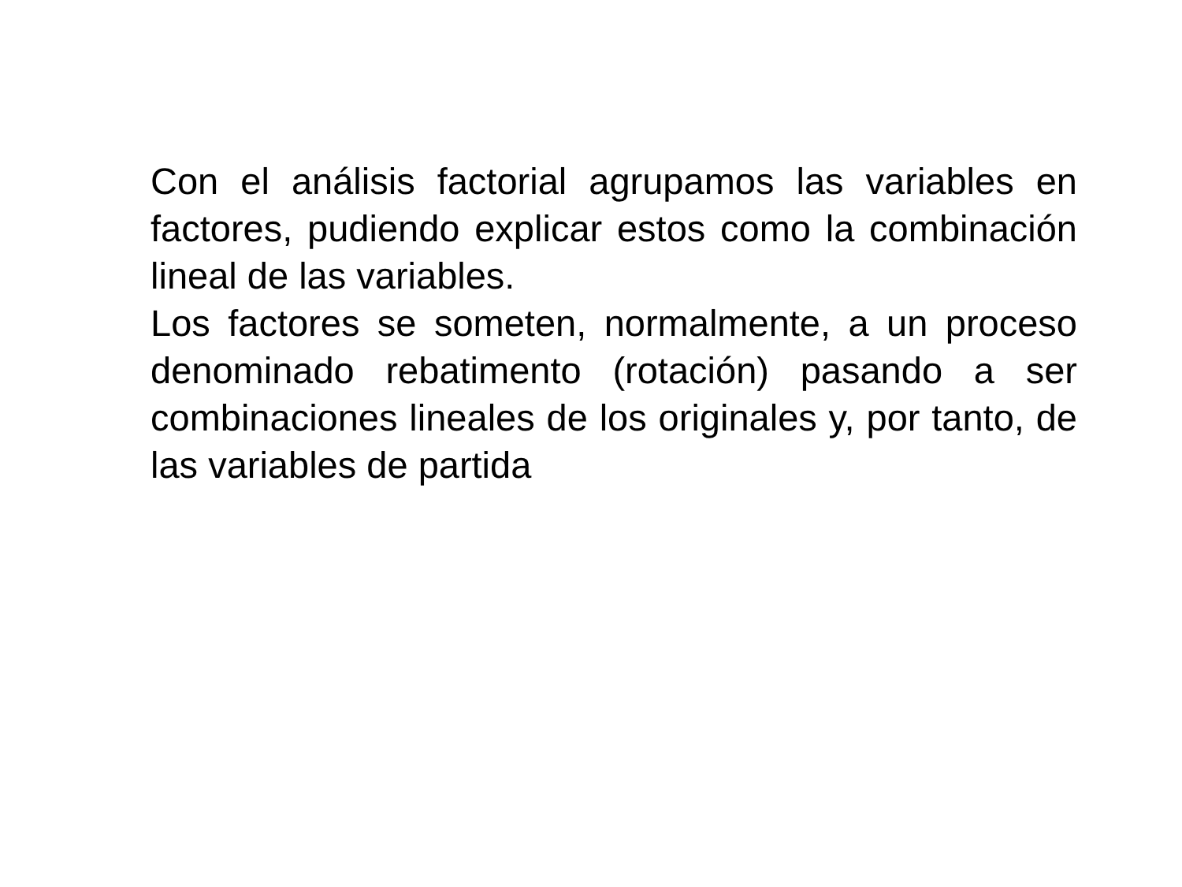Con el análisis factorial agrupamos las variables en factores, pudiendo explicar estos como la combinación lineal de las variables.
Los factores se someten, normalmente, a un proceso denominado rebatimento (rotación) pasando a ser combinaciones lineales de los originales y, por tanto, de las variables de partida